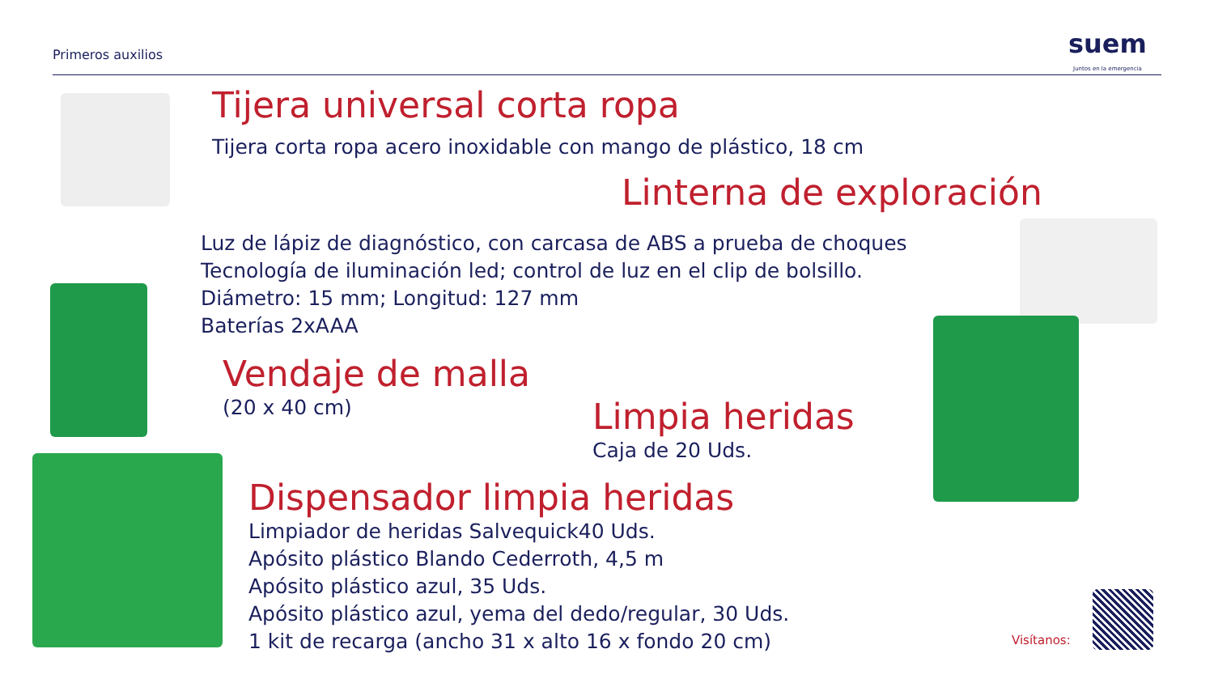Primeros auxilios
suem
Juntos en la emergencia
Tijera universal corta ropa
Tijera corta ropa acero inoxidable con mango de plástico, 18 cm
Linterna de exploración
Luz de lápiz de diagnóstico, con carcasa de ABS a prueba de choques
Tecnología de iluminación led; control de luz en el clip de bolsillo.
Diámetro: 15 mm; Longitud: 127 mm
Baterías 2xAAA
Vendaje de malla
(20 x 40 cm)
Limpia heridas
Caja de 20 Uds.
Dispensador limpia heridas
Limpiador de heridas Salvequick40 Uds.
Apósito plástico Blando Cederroth, 4,5 m
Apósito plástico azul, 35 Uds.
Apósito plástico azul, yema del dedo/regular, 30 Uds.
1 kit de recarga (ancho 31 x alto 16 x fondo 20 cm)
Visítanos: